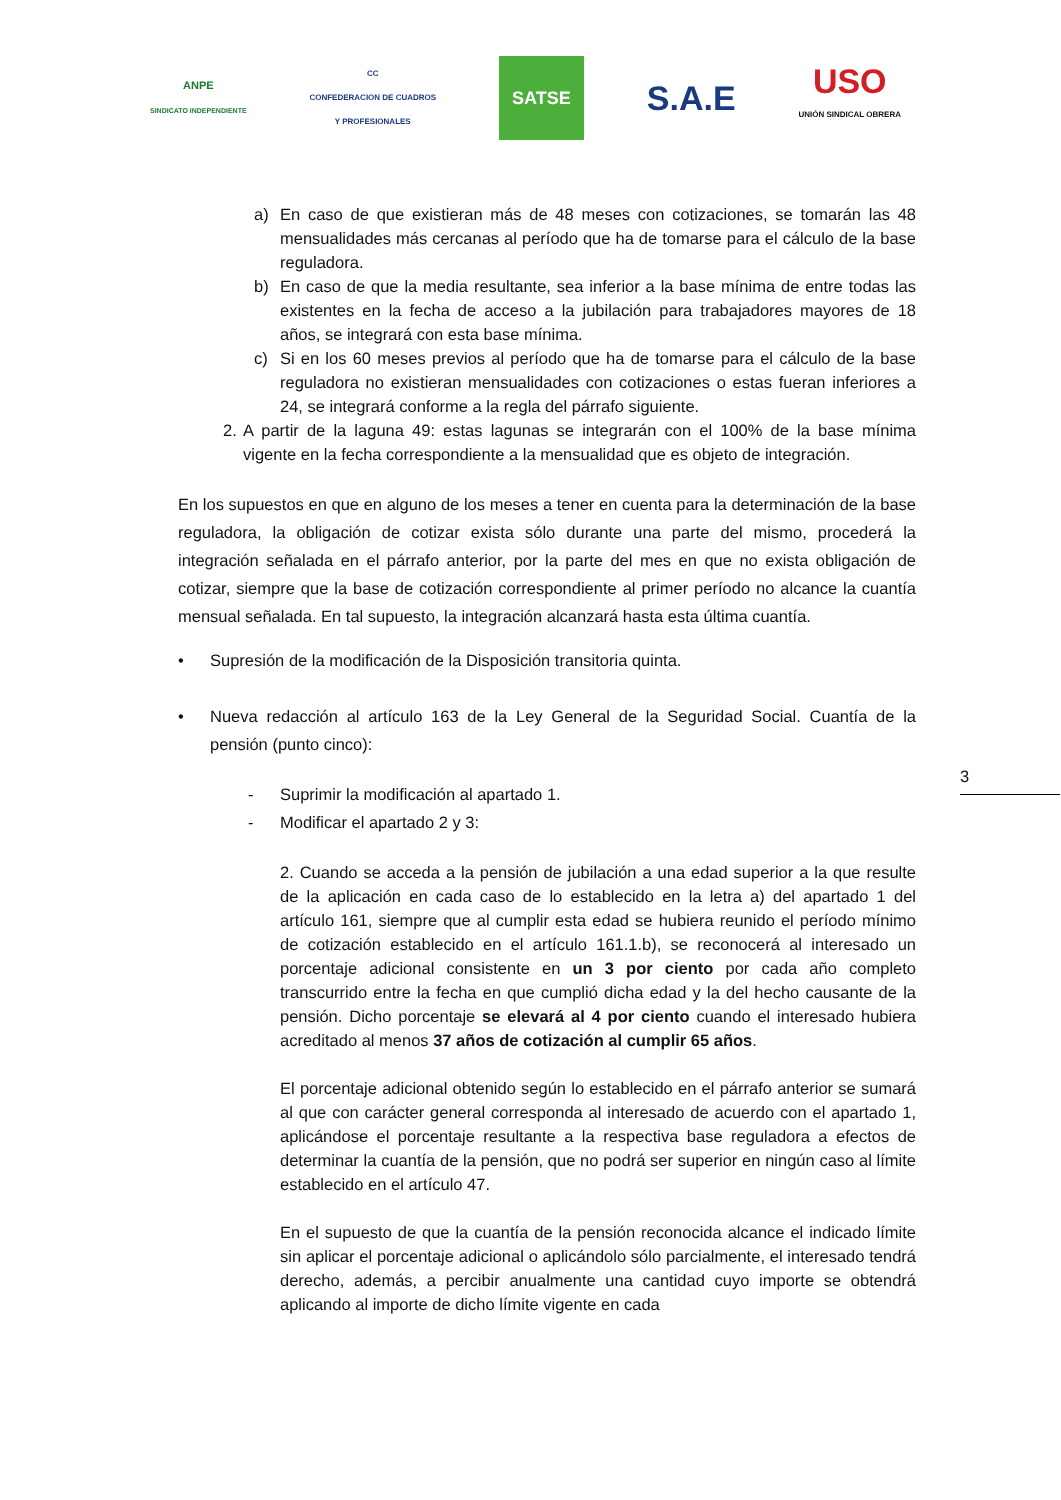ANPE
SINDICATO INDEPENDIENTE
CC
CONFEDERACION DE CUADROS
Y PROFESIONALES
SATSE
S.A.E
USO
UNIÓN SINDICAL OBRERA
a) En caso de que existieran más de 48 meses con cotizaciones, se tomarán las 48 mensualidades más cercanas al período que ha de tomarse para el cálculo de la base reguladora.
b) En caso de que la media resultante, sea inferior a la base mínima de entre todas las existentes en la fecha de acceso a la jubilación para trabajadores mayores de 18 años, se integrará con esta base mínima.
c) Si en los 60 meses previos al período que ha de tomarse para el cálculo de la base reguladora no existieran mensualidades con cotizaciones o estas fueran inferiores a 24, se integrará conforme a la regla del párrafo siguiente.
2. A partir de la laguna 49: estas lagunas se integrarán con el 100% de la base mínima vigente en la fecha correspondiente a la mensualidad que es objeto de integración.
En los supuestos en que en alguno de los meses a tener en cuenta para la determinación de la base reguladora, la obligación de cotizar exista sólo durante una parte del mismo, procederá la integración señalada en el párrafo anterior, por la parte del mes en que no exista obligación de cotizar, siempre que la base de cotización correspondiente al primer período no alcance la cuantía mensual señalada. En tal supuesto, la integración alcanzará hasta esta última cuantía.
• Supresión de la modificación de la Disposición transitoria quinta.
• Nueva redacción al artículo 163 de la Ley General de la Seguridad Social. Cuantía de la pensión (punto cinco):
- Suprimir la modificación al apartado 1.
- Modificar el apartado 2 y 3:
2. Cuando se acceda a la pensión de jubilación a una edad superior a la que resulte de la aplicación en cada caso de lo establecido en la letra a) del apartado 1 del artículo 161, siempre que al cumplir esta edad se hubiera reunido el período mínimo de cotización establecido en el artículo 161.1.b), se reconocerá al interesado un porcentaje adicional consistente en un 3 por ciento por cada año completo transcurrido entre la fecha en que cumplió dicha edad y la del hecho causante de la pensión. Dicho porcentaje se elevará al 4 por ciento cuando el interesado hubiera acreditado al menos 37 años de cotización al cumplir 65 años.
El porcentaje adicional obtenido según lo establecido en el párrafo anterior se sumará al que con carácter general corresponda al interesado de acuerdo con el apartado 1, aplicándose el porcentaje resultante a la respectiva base reguladora a efectos de determinar la cuantía de la pensión, que no podrá ser superior en ningún caso al límite establecido en el artículo 47.
En el supuesto de que la cuantía de la pensión reconocida alcance el indicado límite sin aplicar el porcentaje adicional o aplicándolo sólo parcialmente, el interesado tendrá derecho, además, a percibir anualmente una cantidad cuyo importe se obtendrá aplicando al importe de dicho límite vigente en cada
3